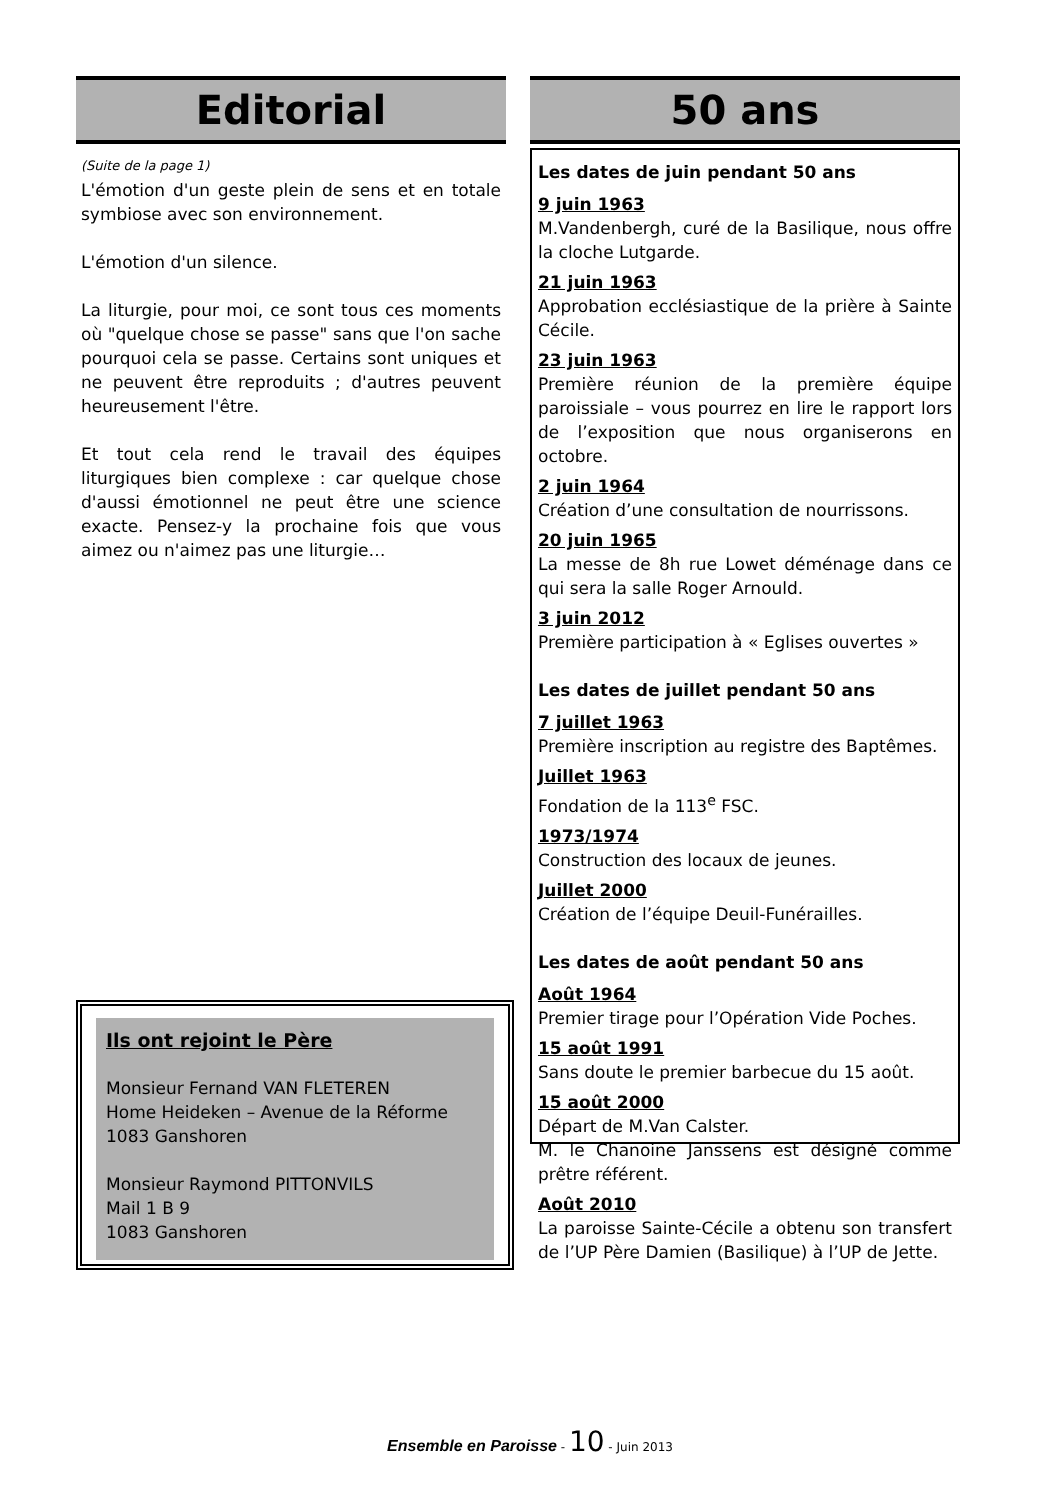Editorial
(Suite de la page 1)
L'émotion d'un geste plein de sens et en totale symbiose avec son environnement.
L'émotion d'un silence.
La liturgie, pour moi, ce sont tous ces moments où "quelque chose se passe" sans que l'on sache pourquoi cela se passe. Certains sont uniques et ne peuvent être reproduits ; d'autres peuvent heureusement l'être.
Et tout cela rend le travail des équipes liturgiques bien complexe : car quelque chose d'aussi émotionnel ne peut être une science exacte. Pensez-y la prochaine fois que vous aimez ou n'aimez pas une liturgie…
Ils ont rejoint le Père
Monsieur Fernand VAN FLETEREN
Home Heideken – Avenue de la Réforme
1083 Ganshoren
Monsieur Raymond PITTONVILS
Mail 1 B 9
1083 Ganshoren
50 ans
Les dates de juin pendant 50 ans
9 juin 1963
M.Vandenbergh, curé de la Basilique, nous offre la cloche Lutgarde.
21 juin 1963
Approbation ecclésiastique de la prière à Sainte Cécile.
23 juin 1963
Première réunion de la première équipe paroissiale – vous pourrez en lire le rapport lors de l’exposition que nous organiserons en octobre.
2 juin 1964
Création d’une consultation de nourrissons.
20 juin 1965
La messe de 8h rue Lowet déménage dans ce qui sera la salle Roger Arnould.
3 juin 2012
Première participation à « Eglises ouvertes »
Les dates de juillet pendant 50 ans
7 juillet 1963
Première inscription au registre des Baptêmes.
Juillet 1963
Fondation de la 113<sup>e</sup> FSC.
1973/1974
Construction des locaux de jeunes.
Juillet 2000
Création de l’équipe Deuil-Funérailles.
Les dates de août pendant 50 ans
Août 1964
Premier tirage pour l’Opération Vide Poches.
15 août 1991
Sans doute le premier barbecue du 15 août.
15 août 2000
Départ de M.Van Calster.
M. le Chanoine Janssens est désigné comme prêtre référent.
Août 2010
La paroisse Sainte-Cécile a obtenu son transfert de l’UP Père Damien (Basilique) à l’UP de Jette.
Ensemble en Paroisse - 10 - Juin 2013